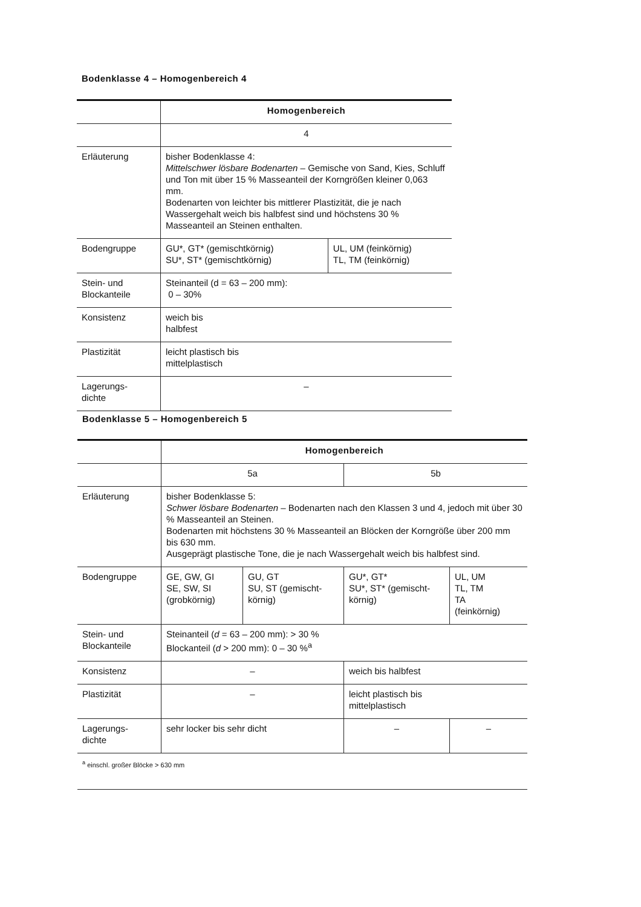Bodenklasse 4 – Homogenbereich 4
| | Homogenbereich | |
| | 4 | |
| Erläuterung | bisher Bodenklasse 4: Mittelschwer lösbare Bodenarten – Gemische von Sand, Kies, Schluff und Ton mit über 15 % Masseanteil der Korngrößen kleiner 0,063 mm. Bodenarten von leichter bis mittlerer Plastizität, die je nach Wassergehalt weich bis halbfest sind und höchstens 30 % Masseanteil an Steinen enthalten. | |
| Bodengruppe | GU*, GT* (gemischtkörnig) SU*, ST* (gemischtkörnig) | UL, UM (feinkörnig) TL, TM (feinkörnig) |
| Stein- und Blockanteile | Steinanteil (d = 63 – 200 mm): 0 – 30% | |
| Konsistenz | weich bis halbfest | |
| Plastizität | leicht plastisch bis mittelplastisch | |
| Lagerungs- dichte | – | |
Bodenklasse 5 – Homogenbereich 5
| | Homogenbereich | | | |
| | 5a | | 5b | |
| Erläuterung | bisher Bodenklasse 5: Schwer lösbare Bodenarten – Bodenarten nach den Klassen 3 und 4, jedoch mit über 30 % Masseanteil an Steinen. Bodenarten mit höchstens 30 % Masseanteil an Blöcken der Korngröße über 200 mm bis 630 mm. Ausgeprägt plastische Tone, die je nach Wassergehalt weich bis halbfest sind. | | | |
| Bodengruppe | GE, GW, GI SE, SW, SI (grobkörnig) | GU, GT SU, ST (gemischt-körnig) | GU*, GT* SU*, ST* (gemischt-körnig) | UL, UM TL, TM TA (feinkörnig) |
| Stein- und Blockanteile | Steinanteil ( d = 63 – 200 mm): > 30 % Blockanteil ( d > 200 mm): 0 – 30 %<sup>a</sup> | | | |
| Konsistenz | – | | weich bis halbfest | |
| Plastizität | – | | leicht plastisch bis mittelplastisch | |
| Lagerungs- dichte | sehr locker bis sehr dicht | | – | – |
| <sup>a</sup> einschl. großer Blöcke > 630 mm | | | | |